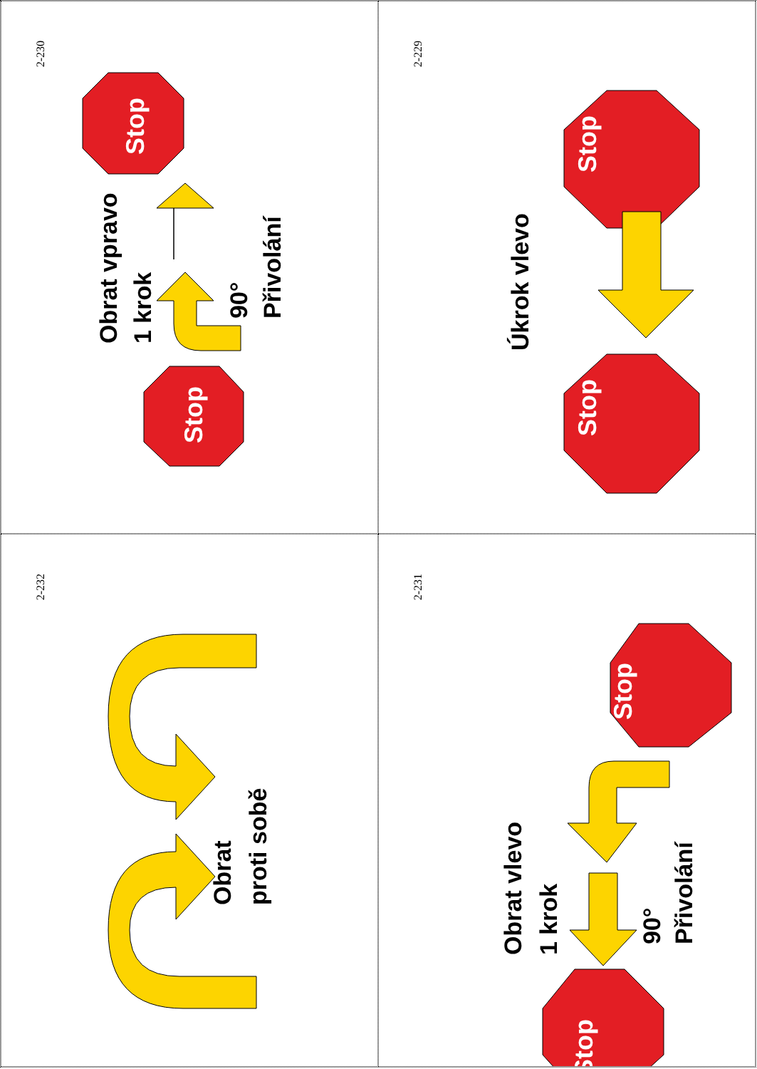2-230
Stop
Stop
Obrat vpravo
1 krok
90°
Přivolání
2-229
Stop
Stop
Úkrok vlevo
2-232
Obrat
proti sobě
2-231
Stop
Stop
Obrat vlevo
1 krok
90°
Přivolání